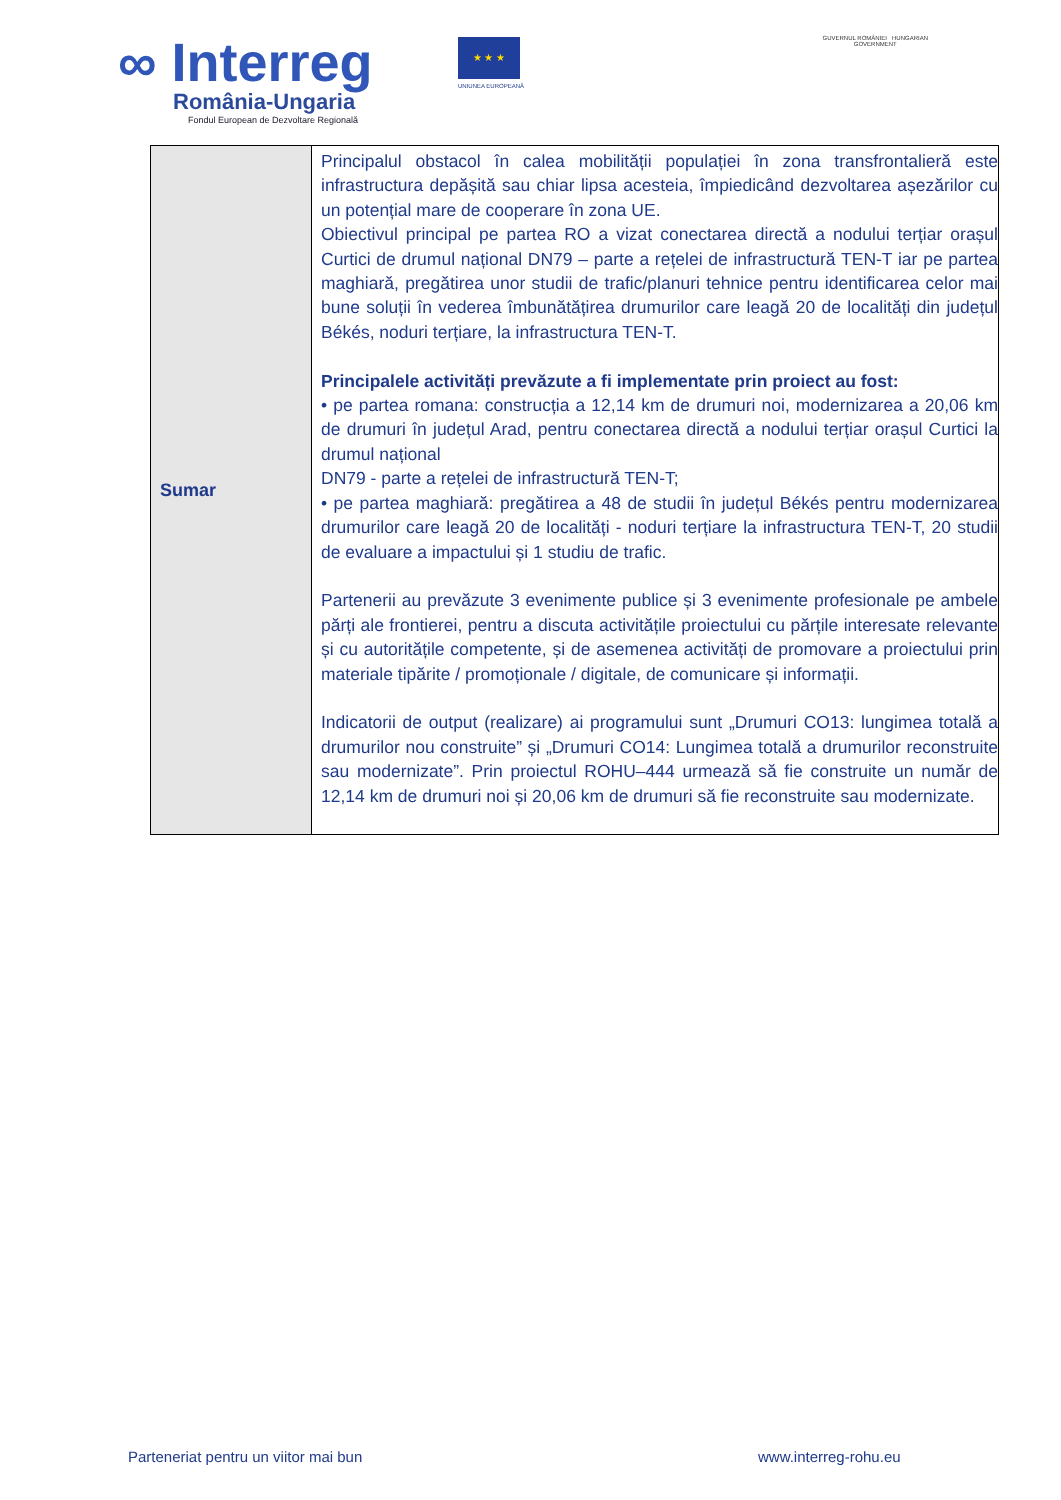∞ Interreg
România-Ungaria
Fondul European de Dezvoltare Regională
★ ★ ★
UNIUNEA EUROPEANĂ
GUVERNUL ROMÂNIEI HUNGARIAN
GOVERNMENT
| Sumar | Principalul obstacol în calea mobilității populației în zona transfrontalieră este infrastructura depășită sau chiar lipsa acesteia, împiedicând dezvoltarea așezărilor cu un potențial mare de cooperare în zona UE. Obiectivul principal pe partea RO a vizat conectarea directă a nodului terțiar orașul Curtici de drumul național DN79 – parte a rețelei de infrastructură TEN-T iar pe partea maghiară, pregătirea unor studii de trafic/planuri tehnice pentru identificarea celor mai bune soluții în vederea îmbunătățirea drumurilor care leagă 20 de localități din județul Békés, noduri terțiare, la infrastructura TEN-T. Principalele activități prevăzute a fi implementate prin proiect au fost: • pe partea romana: construcția a 12,14 km de drumuri noi, modernizarea a 20,06 km de drumuri în județul Arad, pentru conectarea directă a nodului terțiar orașul Curtici la drumul național DN79 - parte a rețelei de infrastructură TEN-T; • pe partea maghiară: pregătirea a 48 de studii în județul Békés pentru modernizarea drumurilor care leagă 20 de localități - noduri terțiare la infrastructura TEN-T, 20 studii de evaluare a impactului și 1 studiu de trafic. Partenerii au prevăzute 3 evenimente publice și 3 evenimente profesionale pe ambele părți ale frontierei, pentru a discuta activitățile proiectului cu părțile interesate relevante și cu autoritățile competente, și de asemenea activități de promovare a proiectului prin materiale tipărite / promoționale / digitale, de comunicare și informații. Indicatorii de output (realizare) ai programului sunt „Drumuri CO13: lungimea totală a drumurilor nou construite” și „Drumuri CO14: Lungimea totală a drumurilor reconstruite sau modernizate”. Prin proiectul ROHU–444 urmează să fie construite un număr de 12,14 km de drumuri noi și 20,06 km de drumuri să fie reconstruite sau modernizate. |
Parteneriat pentru un viitor mai bun
www.interreg-rohu.eu